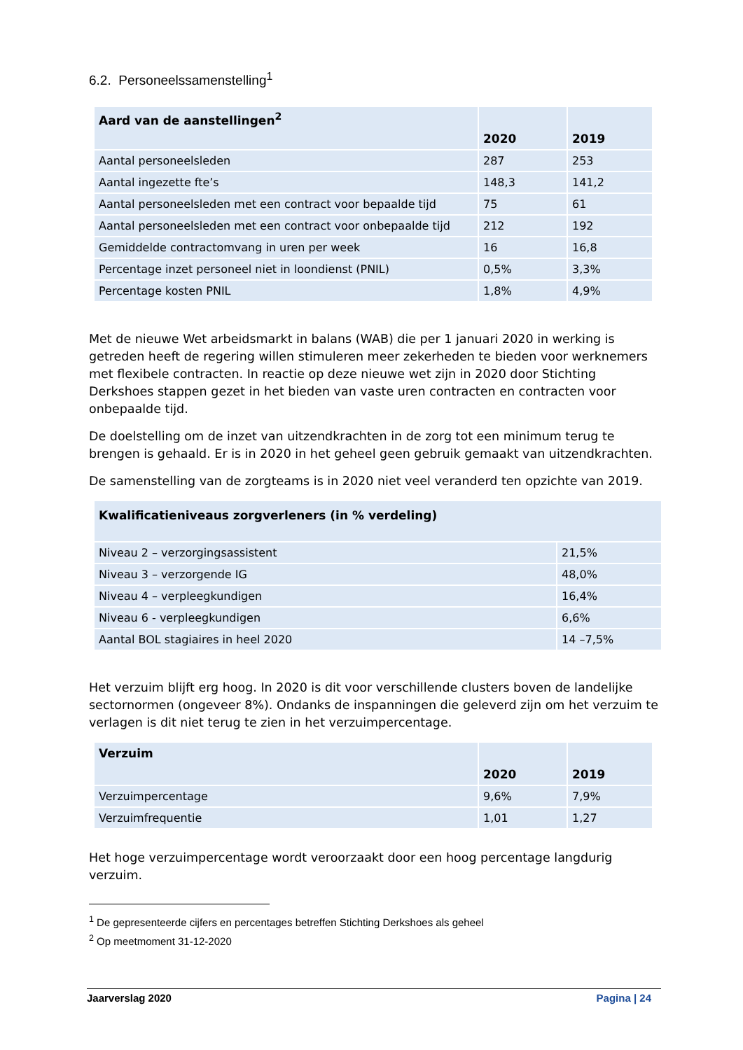6.2. Personeelssamenstelling<sup>1</sup>
| Aard van de aanstellingen<sup>2</sup> | 2020 | 2019 |
| --- | --- | --- |
| Aantal personeelsleden | 287 | 253 |
| Aantal ingezette fte’s | 148,3 | 141,2 |
| Aantal personeelsleden met een contract voor bepaalde tijd | 75 | 61 |
| Aantal personeelsleden met een contract voor onbepaalde tijd | 212 | 192 |
| Gemiddelde contractomvang in uren per week | 16 | 16,8 |
| Percentage inzet personeel niet in loondienst (PNIL) | 0,5% | 3,3% |
| Percentage kosten PNIL | 1,8% | 4,9% |
Met de nieuwe Wet arbeidsmarkt in balans (WAB) die per 1 januari 2020 in werking is getreden heeft de regering willen stimuleren meer zekerheden te bieden voor werknemers met flexibele contracten. In reactie op deze nieuwe wet zijn in 2020 door Stichting Derkshoes stappen gezet in het bieden van vaste uren contracten en contracten voor onbepaalde tijd.
De doelstelling om de inzet van uitzendkrachten in de zorg tot een minimum terug te brengen is gehaald. Er is in 2020 in het geheel geen gebruik gemaakt van uitzendkrachten.
De samenstelling van de zorgteams is in 2020 niet veel veranderd ten opzichte van 2019.
| Kwalificatieniveaus zorgverleners (in % verdeling) | |
| --- | --- |
| Niveau 2 – verzorgingsassistent | 21,5% |
| Niveau 3 – verzorgende IG | 48,0% |
| Niveau 4 – verpleegkundigen | 16,4% |
| Niveau 6 - verpleegkundigen | 6,6% |
| Aantal BOL stagiaires in heel 2020 | 14 –7,5% |
Het verzuim blijft erg hoog. In 2020 is dit voor verschillende clusters boven de landelijke sectornormen (ongeveer 8%). Ondanks de inspanningen die geleverd zijn om het verzuim te verlagen is dit niet terug te zien in het verzuimpercentage.
| Verzuim | 2020 | 2019 |
| --- | --- | --- |
| Verzuimpercentage | 9,6% | 7,9% |
| Verzuimfrequentie | 1,01 | 1,27 |
Het hoge verzuimpercentage wordt veroorzaakt door een hoog percentage langdurig verzuim.
<sup>1</sup> De gepresenteerde cijfers en percentages betreffen Stichting Derkshoes als geheel
<sup>2</sup> Op meetmoment 31-12-2020
Jaarverslag 2020 Pagina | 24